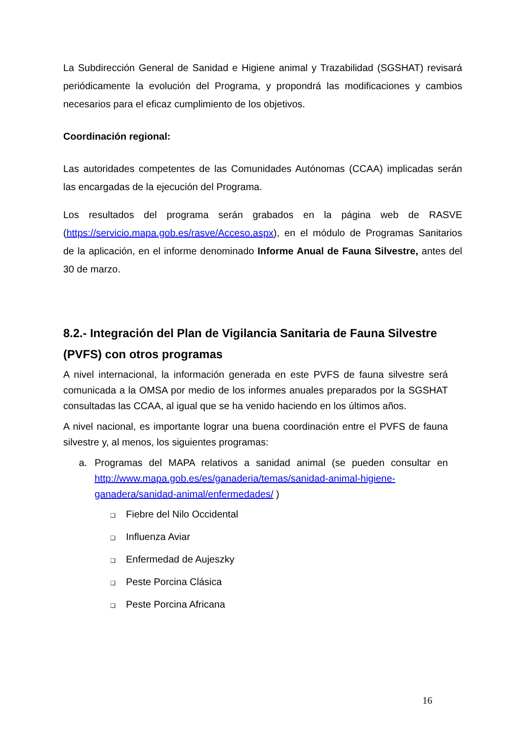La Subdirección General de Sanidad e Higiene animal y Trazabilidad (SGSHAT) revisará periódicamente la evolución del Programa, y propondrá las modificaciones y cambios necesarios para el eficaz cumplimiento de los objetivos.
Coordinación regional:
Las autoridades competentes de las Comunidades Autónomas (CCAA) implicadas serán las encargadas de la ejecución del Programa.
Los resultados del programa serán grabados en la página web de RASVE (https://servicio.mapa.gob.es/rasve/Acceso.aspx), en el módulo de Programas Sanitarios de la aplicación, en el informe denominado Informe Anual de Fauna Silvestre, antes del 30 de marzo.
8.2.- Integración del Plan de Vigilancia Sanitaria de Fauna Silvestre (PVFS) con otros programas
A nivel internacional, la información generada en este PVFS de fauna silvestre será comunicada a la OMSA por medio de los informes anuales preparados por la SGSHAT consultadas las CCAA, al igual que se ha venido haciendo en los últimos años.
A nivel nacional, es importante lograr una buena coordinación entre el PVFS de fauna silvestre y, al menos, los siguientes programas:
a. Programas del MAPA relativos a sanidad animal (se pueden consultar en http://www.mapa.gob.es/es/ganaderia/temas/sanidad-animal-higiene-ganadera/sanidad-animal/enfermedades/ )
❑ Fiebre del Nilo Occidental
❑ Influenza Aviar
❑ Enfermedad de Aujeszky
❑ Peste Porcina Clásica
❑ Peste Porcina Africana
16